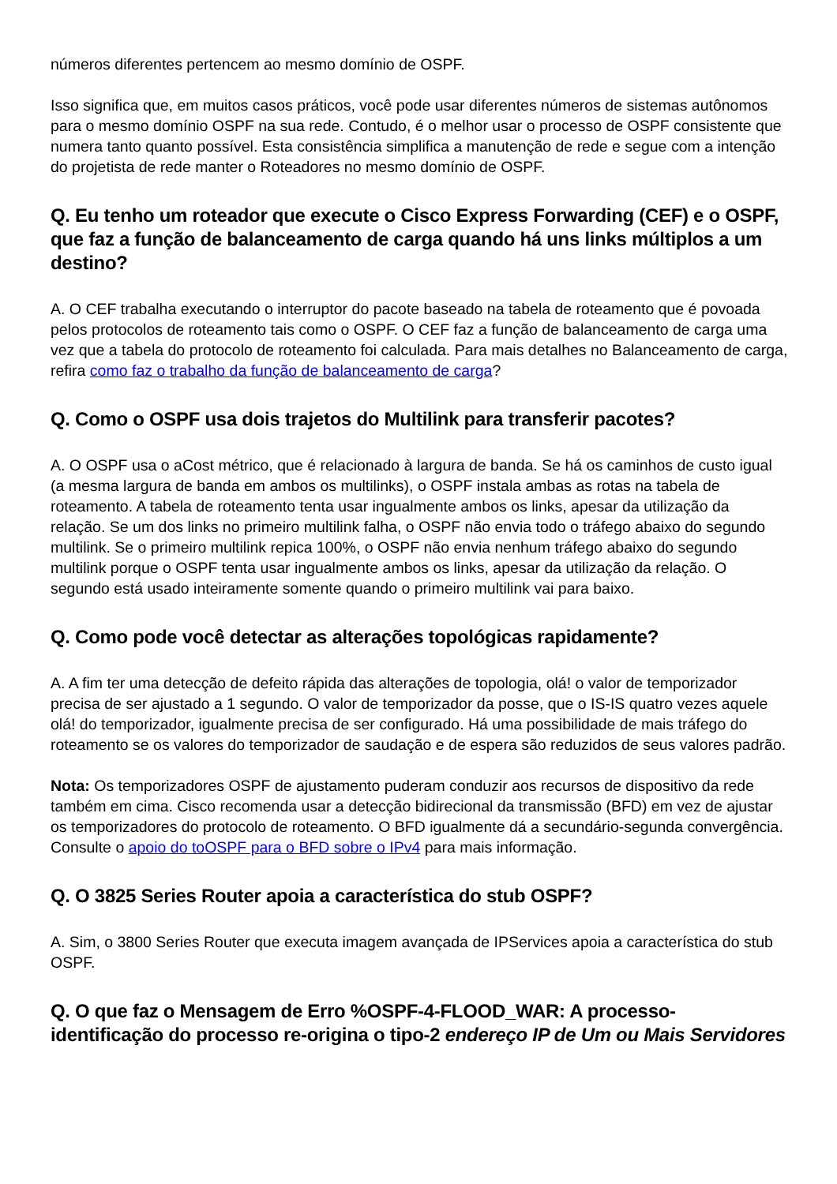números diferentes pertencem ao mesmo domínio de OSPF.
Isso significa que, em muitos casos práticos, você pode usar diferentes números de sistemas autônomos para o mesmo domínio OSPF na sua rede. Contudo, é o melhor usar o processo de OSPF consistente que numera tanto quanto possível. Esta consistência simplifica a manutenção de rede e segue com a intenção do projetista de rede manter o Roteadores no mesmo domínio de OSPF.
Q. Eu tenho um roteador que execute o Cisco Express Forwarding (CEF) e o OSPF, que faz a função de balanceamento de carga quando há uns links múltiplos a um destino?
A. O CEF trabalha executando o interruptor do pacote baseado na tabela de roteamento que é povoada pelos protocolos de roteamento tais como o OSPF. O CEF faz a função de balanceamento de carga uma vez que a tabela do protocolo de roteamento foi calculada. Para mais detalhes no Balanceamento de carga, refira como faz o trabalho da função de balanceamento de carga?
Q. Como o OSPF usa dois trajetos do Multilink para transferir pacotes?
A. O OSPF usa o aCost métrico, que é relacionado à largura de banda. Se há os caminhos de custo igual (a mesma largura de banda em ambos os multilinks), o OSPF instala ambas as rotas na tabela de roteamento. A tabela de roteamento tenta usar ingualmente ambos os links, apesar da utilização da relação. Se um dos links no primeiro multilink falha, o OSPF não envia todo o tráfego abaixo do segundo multilink. Se o primeiro multilink repica 100%, o OSPF não envia nenhum tráfego abaixo do segundo multilink porque o OSPF tenta usar ingualmente ambos os links, apesar da utilização da relação. O segundo está usado inteiramente somente quando o primeiro multilink vai para baixo.
Q. Como pode você detectar as alterações topológicas rapidamente?
A. A fim ter uma detecção de defeito rápida das alterações de topologia, olá! o valor de temporizador precisa de ser ajustado a 1 segundo. O valor de temporizador da posse, que o IS-IS quatro vezes aquele olá! do temporizador, igualmente precisa de ser configurado. Há uma possibilidade de mais tráfego do roteamento se os valores do temporizador de saudação e de espera são reduzidos de seus valores padrão.
Nota: Os temporizadores OSPF de ajustamento puderam conduzir aos recursos de dispositivo da rede também em cima. Cisco recomenda usar a detecção bidirecional da transmissão (BFD) em vez de ajustar os temporizadores do protocolo de roteamento. O BFD igualmente dá a secundário-segunda convergência. Consulte o apoio do toOSPF para o BFD sobre o IPv4 para mais informação.
Q. O 3825 Series Router apoia a característica do stub OSPF?
A. Sim, o 3800 Series Router que executa imagem avançada de IPServices apoia a característica do stub OSPF.
Q. O que faz o Mensagem de Erro %OSPF-4-FLOOD_WAR: A processo-identificação do processo re-origina o tipo-2 endereço IP de Um ou Mais Servidores